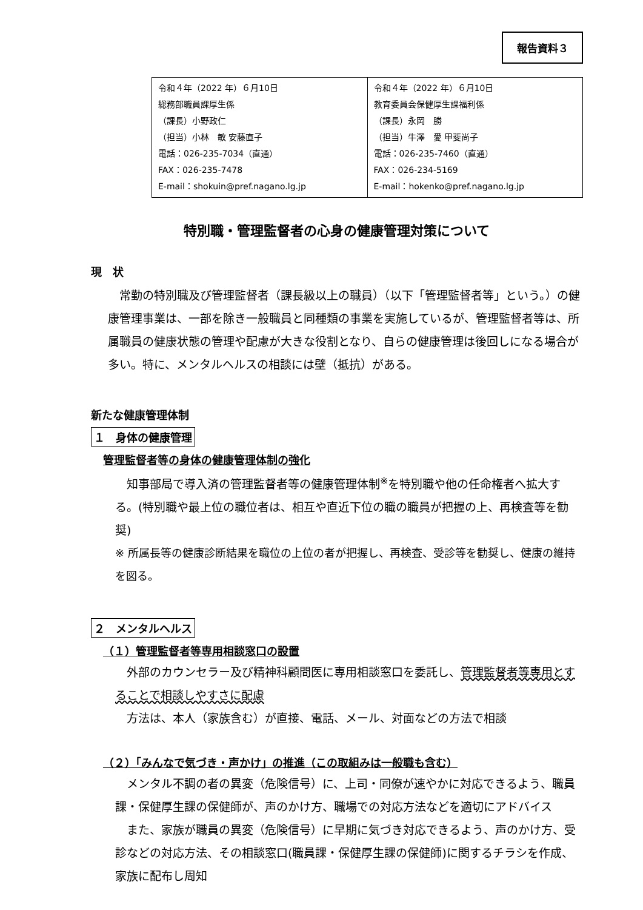報告資料３
| 令和４年（2022 年）６月10日 総務部職員課厚生係 （課長）小野政仁 （担当）小林 敏 安藤直子 電話：026-235-7034（直通） FAX：026-235-7478 E-mail：shokuin@pref.nagano.lg.jp | 令和４年（2022 年）６月10日 教育委員会保健厚生課福利係 （課長）永岡 勝 （担当）牛澤 愛 甲斐尚子 電話：026-235-7460（直通） FAX：026-234-5169 E-mail：hokenko@pref.nagano.lg.jp |
特別職・管理監督者の心身の健康管理対策について
現　状
　常勤の特別職及び管理監督者（課長級以上の職員）（以下「管理監督者等」という。）の健康管理事業は、一部を除き一般職員と同種類の事業を実施しているが、管理監督者等は、所属職員の健康状態の管理や配慮が大きな役割となり、自らの健康管理は後回しになる場合が多い。特に、メンタルヘルスの相談には壁（抵抗）がある。
新たな健康管理体制
１　身体の健康管理
管理監督者等の身体の健康管理体制の強化
　知事部局で導入済の管理監督者等の健康管理体制<sup>※</sup>を特別職や他の任命権者へ拡大する。(特別職や最上位の職位者は、相互や直近下位の職の職員が把握の上、再検査等を勧奨)
※ 所属長等の健康診断結果を職位の上位の者が把握し、再検査、受診等を勧奨し、健康の維持を図る。
２　メンタルヘルス
（１）管理監督者等専用相談窓口の設置
　外部のカウンセラー及び精神科顧問医に専用相談窓口を委託し、管理監督者等専用とすることで相談しやすさに配慮
　方法は、本人（家族含む）が直接、電話、メール、対面などの方法で相談
（２）「みんなで気づき・声かけ」の推進（この取組みは一般職も含む）
　メンタル不調の者の異変（危険信号）に、上司・同僚が速やかに対応できるよう、職員課・保健厚生課の保健師が、声のかけ方、職場での対応方法などを適切にアドバイス
　また、家族が職員の異変（危険信号）に早期に気づき対応できるよう、声のかけ方、受診などの対応方法、その相談窓口(職員課・保健厚生課の保健師)に関するチラシを作成、家族に配布し周知